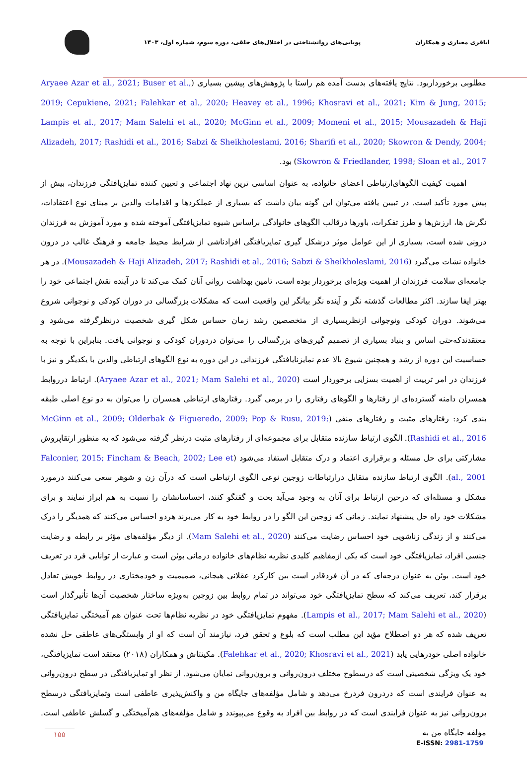اباقری معیاری و همکاران
پویایی‌های روانشناختی در اختلال‌های خلقی، دوره سوم، شماره اول، ۱۴۰۳
مطلوبی برخورداربود. نتایج یافته‌های بدست آمده هم راستا با پژوهش‌های پیشین بسیاری (Aryaee Azar et al., 2021; Buser et al., 2019; Cepukiene, 2021; Falehkar et al., 2020; Heavey et al., 1996; Khosravi et al., 2021; Kim & Jung, 2015; Lampis et al., 2017; Mam Salehi et al., 2020; McGinn et al., 2009; Momeni et al., 2015; Mousazadeh & Haji Alizadeh, 2017; Rashidi et al., 2016; Sabzi & Sheikholeslami, 2016; Sharifi et al., 2020; Skowron & Dendy, 2004; Skowron & Friedlander, 1998; Sloan et al., 2017) بود.
اهمیت کیفیت الگوهای‌ارتباطی اعضای خانواده، به عنوان اساسی ترین نهاد اجتماعی و تعیین کننده تمایزیافتگی فرزندان، بیش از پیش مورد تأکید است. در تبیین یافته می‌توان این گونه بیان داشت که بسیاری از عملکردها و اقدامات والدین بر مبنای نوع اعتقادات، نگرش ها، ارزش‌ها و طرز تفکرات، باورها درقالب الگوهای خانوادگی براساس شیوه تمایزیافتگی آموخته شده و مورد آموزش به فرزندان درونی شده است، بسیاری از این عوامل موثر درشکل گیری تمایزیافتگی افرادناشی از شرایط محیط جامعه و فرهنگ غالب در درون خانواده نشات می‌گیرد (Mousazadeh & Haji Alizadeh, 2017; Rashidi et al., 2016; Sabzi & Sheikholeslami, 2016). در هر جامعه‌ای سلامت فرزندان از اهمیت ویژه‌ای برخوردار بوده است، تامین بهداشت روانی آنان کمک می‌کند تا در آینده نقش اجتماعی خود را بهتر ایفا سازند. اکثر مطالعات گذشته نگر و آینده نگر بیانگر این واقعیت است که مشکلات بزرگسالی در دوران کودکی و نوجوانی شروع می‌شوند. دوران کودکی ونوجوانی ازنظربسیاری از متخصصین رشد زمان حساس شکل گیری شخصیت درنظرگرفته می‌شود و معتقدندکه‌حتی اساس و بنیاد بسیاری از تصمیم گیری‌های بزرگسالی را می‌توان دردوران کودکی و نوجوانی یافت. بنابراین با توجه به حساسیت این دوره از رشد و همچنین شیوع بالا عدم نمایزنایافتگی فرزندانی در این دوره به نوع الگوهای ارتباطی والدین با یکدیگر و نیز با فرزندان در امر تربیت از اهمیت بسزایی برخوردار است (Aryaee Azar et al., 2021; Mam Salehi et al., 2020). ارتباط درروابط همسران دامنه گسترده‌ای از رفتارها و الگوهای رفتاری را در برمی گیرد. رفتارهای ارتباطی همسران را می‌توان به دو نوع اصلی طبقه بندی کرد: رفتارهای مثبت و رفتارهای منفی (McGinn et al., 2009; Olderbak & Figueredo, 2009; Pop & Rusu, 2019; Rashidi et al., 2016). الگوی ارتباط سازنده متقابل برای مجموعه‌ای از رفتارهای مثبت درنظر گرفته می‌شود که به منظور ارتقاپروش مشارکتی برای حل مسئله و برقراری اعتماد و درک متقابل استفاد می‌شود (Falconier, 2015; Fincham & Beach, 2002; Lee et al., 2001). الگوی ارتباط سازنده متقابل درارتباطات زوجین نوعی الگوی ارتباطی است که درآن زن و شوهر سعی می‌کنند درمورد مشکل و مسئله‌ای که درحین ارتباط برای آنان به وجود می‌آید بحث و گفتگو کنند، احساساتشان را نسبت به هم ابراز نمایند و برای مشکلات خود راه حل پیشنهاد نمایند. زمانی که زوجین این الگو را در روابط خود به کار می‌برند هردو احساس می‌کنند که همدیگر را درک می‌کنند و از زندگی زناشویی خود احساس رضایت می‌کنند (Mam Salehi et al., 2020). از دیگر مؤلفه‌های مؤثر بر رابطه و رضایت جنسی افراد، تمایزیافتگی خود است که یکی ازمفاهیم کلیدی نظریه نظام‌های خانواده درمانی بوئن است و عبارت از توانایی فرد در تعریف خود است. بوئن به عنوان درجه‌ای که در آن فردقادر است بین کارکرد عقلانی هیجانی، صمیمیت و خودمختاری در روابط خویش تعادل برقرار کند، تعریف می‌کند که سطح تمایزیافتگی خود می‌تواند در تمام روابط بین زوجین به‌ویژه ساختار شخصیت آن‌ها تأثیرگذار است (Lampis et al., 2017; Mam Salehi et al., 2020). مفهوم تمایزیافتگی خود در نظریه نظام‌ها تحت عنوان هم آمیختگی تمایزیافتگی تعریف شده که هر دو اصطلاح مؤید این مطلب است که بلوغ و تحقق فرد، نیازمند آن است که او از وابستگی‌های عاطفی حل نشده خانواده اصلی خودرهایی یابد (Falehkar et al., 2020; Khosravi et al., 2021). مکینتاش و همکاران (۲۰۱۸) معتقد است تمایزیافتگی، خود یک ویژگی شخصیتی است که درسطوح مختلف درون‌روانی و برون‌روانی نمایان می‌شود. از نظر او تمایزیافتگی در سطح درون‌روانی به عنوان فرایندی است که دردرون فردرخ می‌دهد و شامل مؤلفه‌های جایگاه من و واکنش‌پذیری عاطفی است وتمایزیافتگی درسطح برون‌روانی نیز به عنوان فرایندی است که در روابط بین افراد به وقوع می‌پیوندد و شامل مؤلفه‌های هم‌آمیختگی و گسلش عاطفی است. مؤلفه جایگاه من به
۱۵۵
E-ISSN: 2981-1759